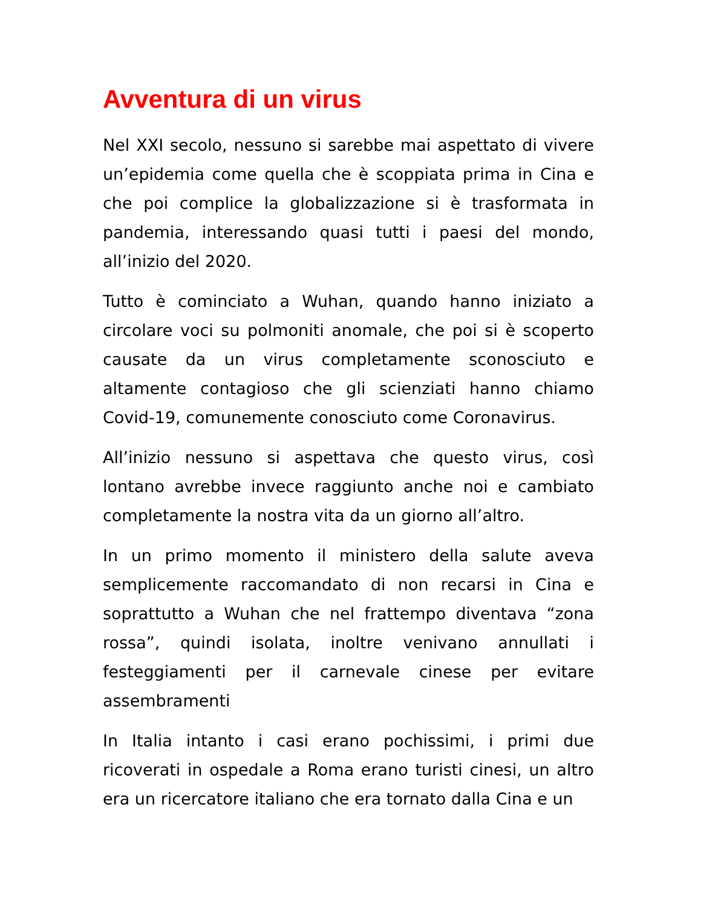Avventura di un virus
Nel XXI secolo, nessuno si sarebbe mai aspettato di vivere un’epidemia come quella che è scoppiata prima in Cina e che poi complice la globalizzazione si è trasformata in pandemia, interessando quasi tutti i paesi del mondo, all’inizio del 2020.
Tutto è cominciato a Wuhan, quando hanno iniziato a circolare voci su polmoniti anomale, che poi si è scoperto causate da un virus completamente sconosciuto e altamente contagioso che gli scienziati hanno chiamo Covid-19, comunemente conosciuto come Coronavirus.
All’inizio nessuno si aspettava che questo virus, così lontano avrebbe invece raggiunto anche noi e cambiato completamente la nostra vita da un giorno all’altro.
In un primo momento il ministero della salute aveva semplicemente raccomandato di non recarsi in Cina e soprattutto a Wuhan che nel frattempo diventava “zona rossa”, quindi isolata, inoltre venivano annullati i festeggiamenti per il carnevale cinese per evitare assembramenti
In Italia intanto i casi erano pochissimi, i primi due ricoverati in ospedale a Roma erano turisti cinesi, un altro era un ricercatore italiano che era tornato dalla Cina e un